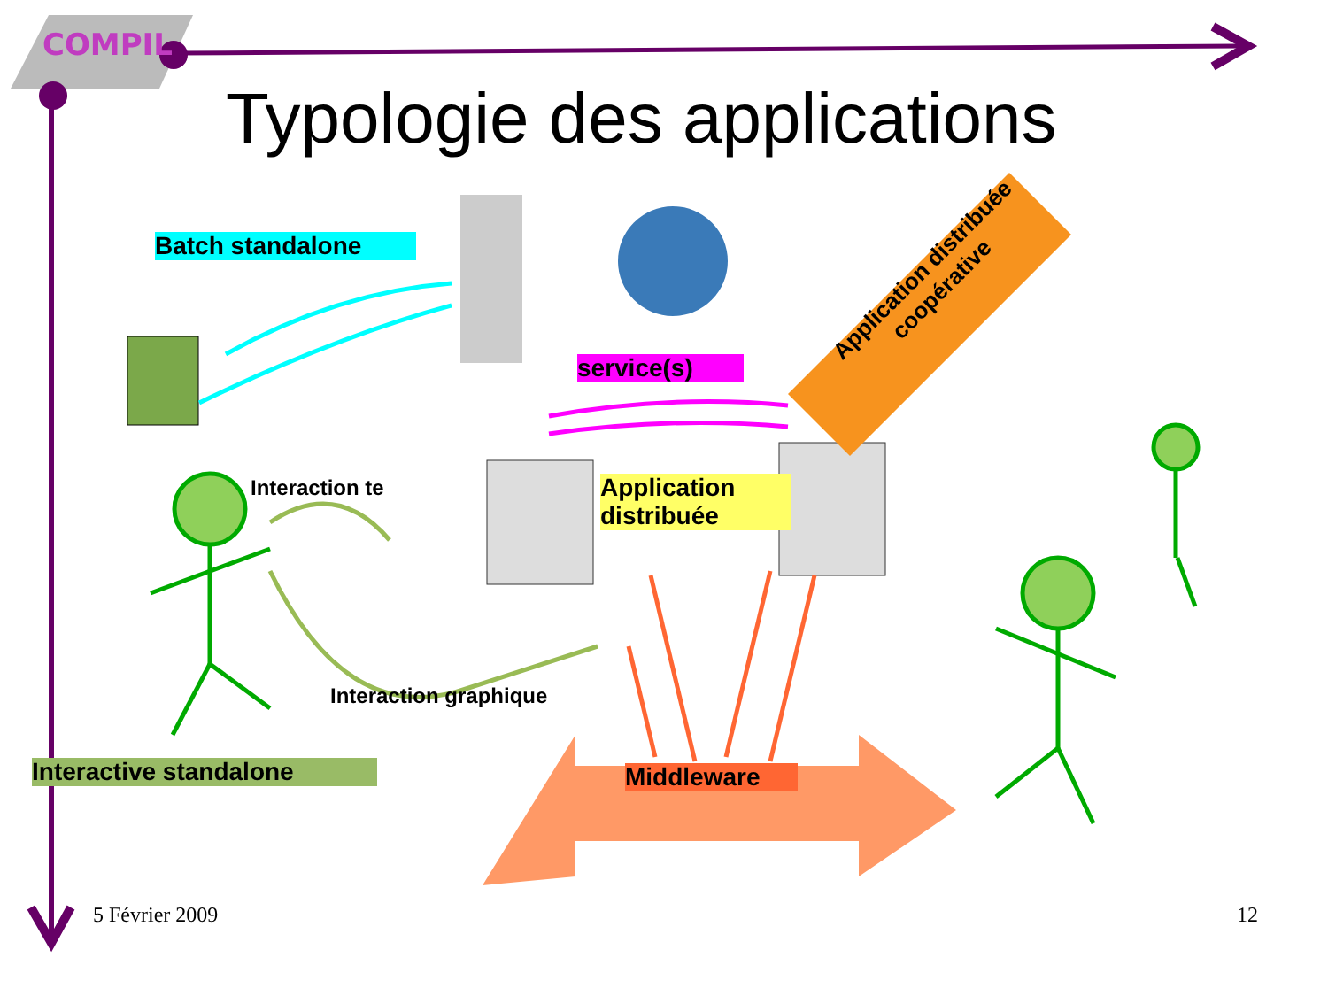COMPIL
Typologie des applications
Batch standalone
service(s)
Application distribuée coopérative
Interaction te
Application distribuée
Interaction graphique
Interactive standalone Middleware
5 Février 2009 12